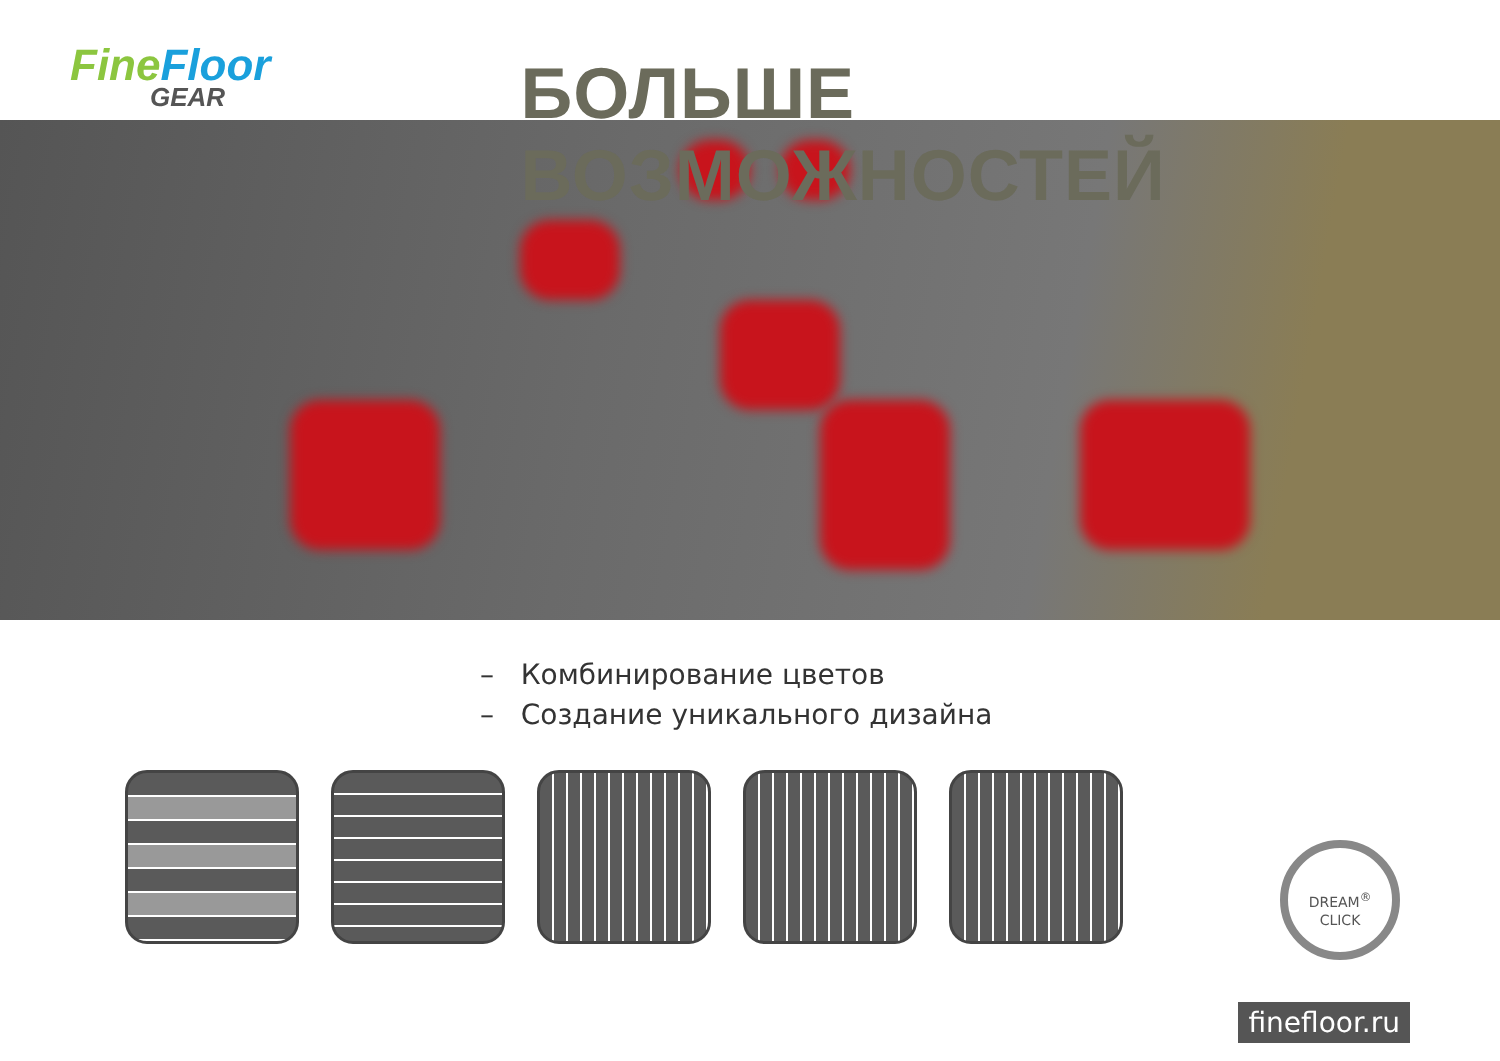Fine Floor
GEAR
БОЛЬШЕ ВОЗМОЖНОСТЕЙ
– Комбинирование цветов
– Создание уникального дизайна
DREAM<sup>®</sup>
CLICK
finefloor.ru